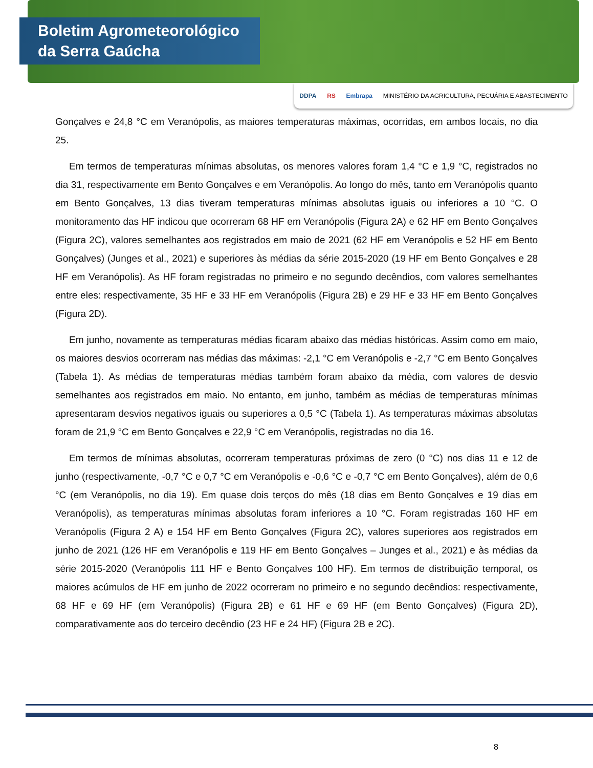Boletim Agrometeorológico
da Serra Gaúcha
DDPA RS Embrapa MINISTÉRIO DA AGRICULTURA, PECUÁRIA E ABASTECIMENTO
Gonçalves e 24,8 °C em Veranópolis, as maiores temperaturas máximas, ocorridas, em ambos locais, no dia 25.
Em termos de temperaturas mínimas absolutas, os menores valores foram 1,4 °C e 1,9 °C, registrados no dia 31, respectivamente em Bento Gonçalves e em Veranópolis. Ao longo do mês, tanto em Veranópolis quanto em Bento Gonçalves, 13 dias tiveram temperaturas mínimas absolutas iguais ou inferiores a 10 °C. O monitoramento das HF indicou que ocorreram 68 HF em Veranópolis (Figura 2A) e 62 HF em Bento Gonçalves (Figura 2C), valores semelhantes aos registrados em maio de 2021 (62 HF em Veranópolis e 52 HF em Bento Gonçalves) (Junges et al., 2021) e superiores às médias da série 2015-2020 (19 HF em Bento Gonçalves e 28 HF em Veranópolis). As HF foram registradas no primeiro e no segundo decêndios, com valores semelhantes entre eles: respectivamente, 35 HF e 33 HF em Veranópolis (Figura 2B) e 29 HF e 33 HF em Bento Gonçalves (Figura 2D).
Em junho, novamente as temperaturas médias ficaram abaixo das médias históricas. Assim como em maio, os maiores desvios ocorreram nas médias das máximas: -2,1 °C em Veranópolis e -2,7 °C em Bento Gonçalves (Tabela 1). As médias de temperaturas médias também foram abaixo da média, com valores de desvio semelhantes aos registrados em maio. No entanto, em junho, também as médias de temperaturas mínimas apresentaram desvios negativos iguais ou superiores a 0,5 °C (Tabela 1). As temperaturas máximas absolutas foram de 21,9 °C em Bento Gonçalves e 22,9 °C em Veranópolis, registradas no dia 16.
Em termos de mínimas absolutas, ocorreram temperaturas próximas de zero (0 °C) nos dias 11 e 12 de junho (respectivamente, -0,7 °C e 0,7 °C em Veranópolis e -0,6 °C e -0,7 °C em Bento Gonçalves), além de 0,6 °C (em Veranópolis, no dia 19). Em quase dois terços do mês (18 dias em Bento Gonçalves e 19 dias em Veranópolis), as temperaturas mínimas absolutas foram inferiores a 10 °C. Foram registradas 160 HF em Veranópolis (Figura 2 A) e 154 HF em Bento Gonçalves (Figura 2C), valores superiores aos registrados em junho de 2021 (126 HF em Veranópolis e 119 HF em Bento Gonçalves – Junges et al., 2021) e às médias da série 2015-2020 (Veranópolis 111 HF e Bento Gonçalves 100 HF). Em termos de distribuição temporal, os maiores acúmulos de HF em junho de 2022 ocorreram no primeiro e no segundo decêndios: respectivamente, 68 HF e 69 HF (em Veranópolis) (Figura 2B) e 61 HF e 69 HF (em Bento Gonçalves) (Figura 2D), comparativamente aos do terceiro decêndio (23 HF e 24 HF) (Figura 2B e 2C).
8